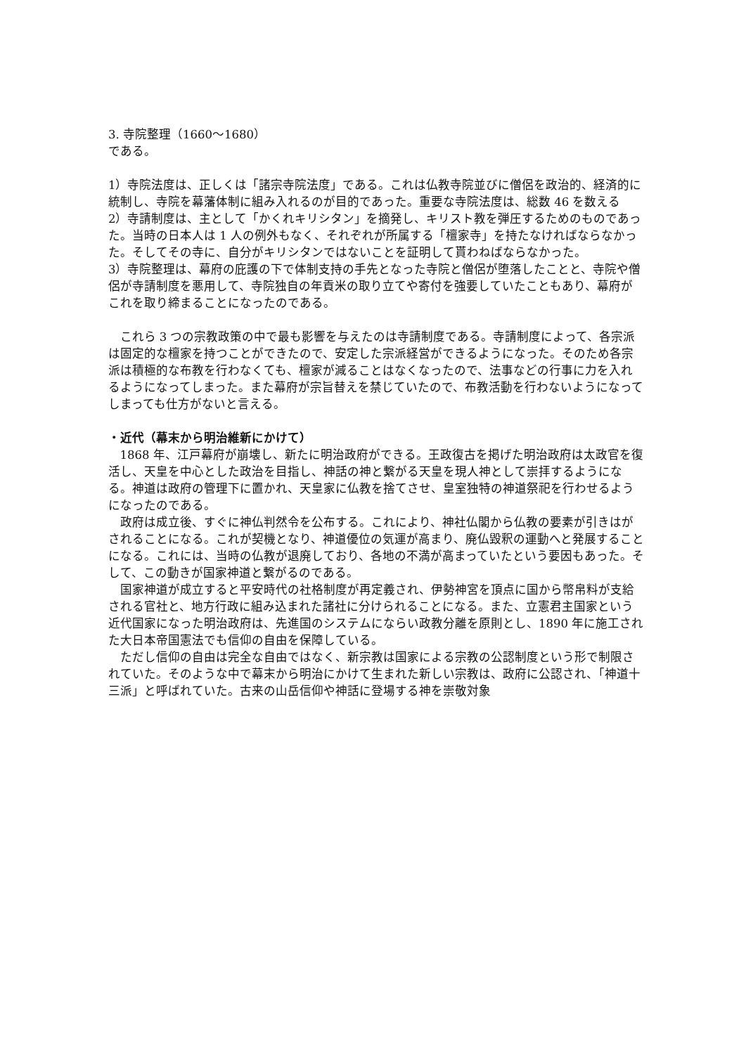3. 寺院整理（1660～1680）
である。
1）寺院法度は、正しくは「諸宗寺院法度」である。これは仏教寺院並びに僧侶を政治的、経済的に統制し、寺院を幕藩体制に組み入れるのが目的であった。重要な寺院法度は、総数 46 を数える
2）寺請制度は、主として「かくれキリシタン」を摘発し、キリスト教を弾圧するためのものであった。当時の日本人は 1 人の例外もなく、それぞれが所属する「檀家寺」を持たなければならなかった。そしてその寺に、自分がキリシタンではないことを証明して貰わねばならなかった。
3）寺院整理は、幕府の庇護の下で体制支持の手先となった寺院と僧侶が堕落したことと、寺院や僧侶が寺請制度を悪用して、寺院独自の年貢米の取り立てや寄付を強要していたこともあり、幕府がこれを取り締まることになったのである。
これら 3 つの宗教政策の中で最も影響を与えたのは寺請制度である。寺請制度によって、各宗派は固定的な檀家を持つことができたので、安定した宗派経営ができるようになった。そのため各宗派は積極的な布教を行わなくても、檀家が減ることはなくなったので、法事などの行事に力を入れるようになってしまった。また幕府が宗旨替えを禁じていたので、布教活動を行わないようになってしまっても仕方がないと言える。
・近代（幕末から明治維新にかけて）
1868 年、江戸幕府が崩壊し、新たに明治政府ができる。王政復古を掲げた明治政府は太政官を復活し、天皇を中心とした政治を目指し、神話の神と繋がる天皇を現人神として崇拝するようになる。神道は政府の管理下に置かれ、天皇家に仏教を捨てさせ、皇室独特の神道祭祀を行わせるようになったのである。
政府は成立後、すぐに神仏判然令を公布する。これにより、神社仏閣から仏教の要素が引きはがされることになる。これが契機となり、神道優位の気運が高まり、廃仏毀釈の運動へと発展することになる。これには、当時の仏教が退廃しており、各地の不満が高まっていたという要因もあった。そして、この動きが国家神道と繋がるのである。
国家神道が成立すると平安時代の社格制度が再定義され、伊勢神宮を頂点に国から幣帛料が支給される官社と、地方行政に組み込まれた諸社に分けられることになる。また、立憲君主国家という近代国家になった明治政府は、先進国のシステムにならい政教分離を原則とし、1890 年に施工された大日本帝国憲法でも信仰の自由を保障している。
ただし信仰の自由は完全な自由ではなく、新宗教は国家による宗教の公認制度という形で制限されていた。そのような中で幕末から明治にかけて生まれた新しい宗教は、政府に公認され、「神道十三派」と呼ばれていた。古来の山岳信仰や神話に登場する神を崇敬対象